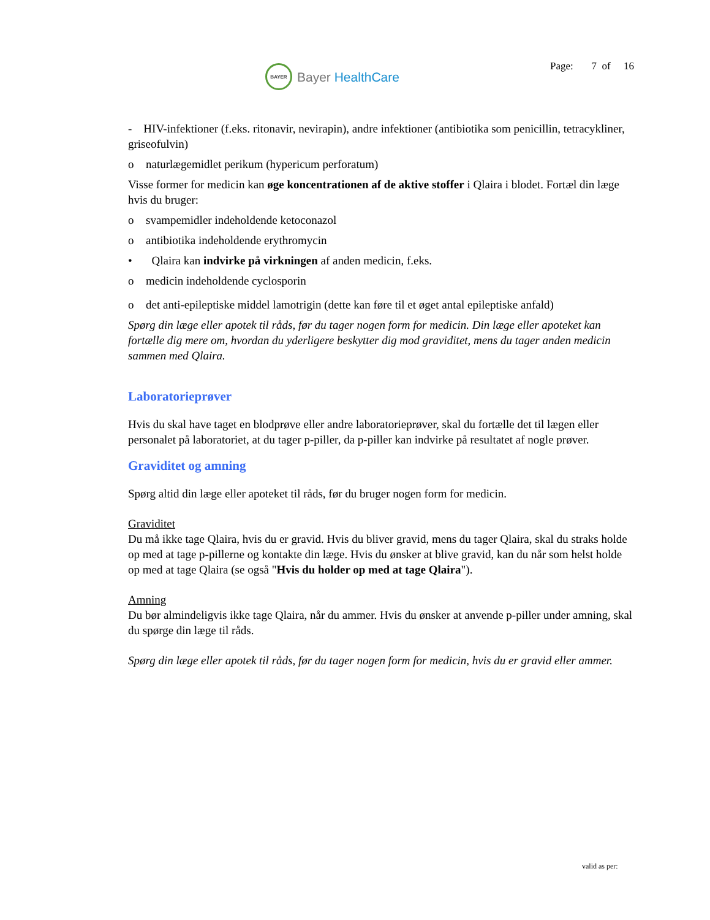BAYER
Bayer HealthCare
Page: 7 of 16
- HIV-infektioner (f.eks. ritonavir, nevirapin), andre infektioner (antibiotika som penicillin, tetracykliner, griseofulvin)
o naturlægemidlet perikum (hypericum perforatum)
Visse former for medicin kan øge koncentrationen af de aktive stoffer i Qlaira i blodet. Fortæl din læge hvis du bruger:
o svampemidler indeholdende ketoconazol
o antibiotika indeholdende erythromycin
• Qlaira kan indvirke på virkningen af anden medicin, f.eks.
o medicin indeholdende cyclosporin
o det anti-epileptiske middel lamotrigin (dette kan føre til et øget antal epileptiske anfald)
Spørg din læge eller apotek til råds, før du tager nogen form for medicin. Din læge eller apoteket kan fortælle dig mere om, hvordan du yderligere beskytter dig mod graviditet, mens du tager anden medicin sammen med Qlaira.
Laboratorieprøver
Hvis du skal have taget en blodprøve eller andre laboratorieprøver, skal du fortælle det til lægen eller personalet på laboratoriet, at du tager p-piller, da p-piller kan indvirke på resultatet af nogle prøver.
Graviditet og amning
Spørg altid din læge eller apoteket til råds, før du bruger nogen form for medicin.
Graviditet
Du må ikke tage Qlaira, hvis du er gravid. Hvis du bliver gravid, mens du tager Qlaira, skal du straks holde op med at tage p-pillerne og kontakte din læge. Hvis du ønsker at blive gravid, kan du når som helst holde op med at tage Qlaira (se også "Hvis du holder op med at tage Qlaira").
Amning
Du bør almindeligvis ikke tage Qlaira, når du ammer. Hvis du ønsker at anvende p-piller under amning, skal du spørge din læge til råds.
Spørg din læge eller apotek til råds, før du tager nogen form for medicin, hvis du er gravid eller ammer.
valid as per: